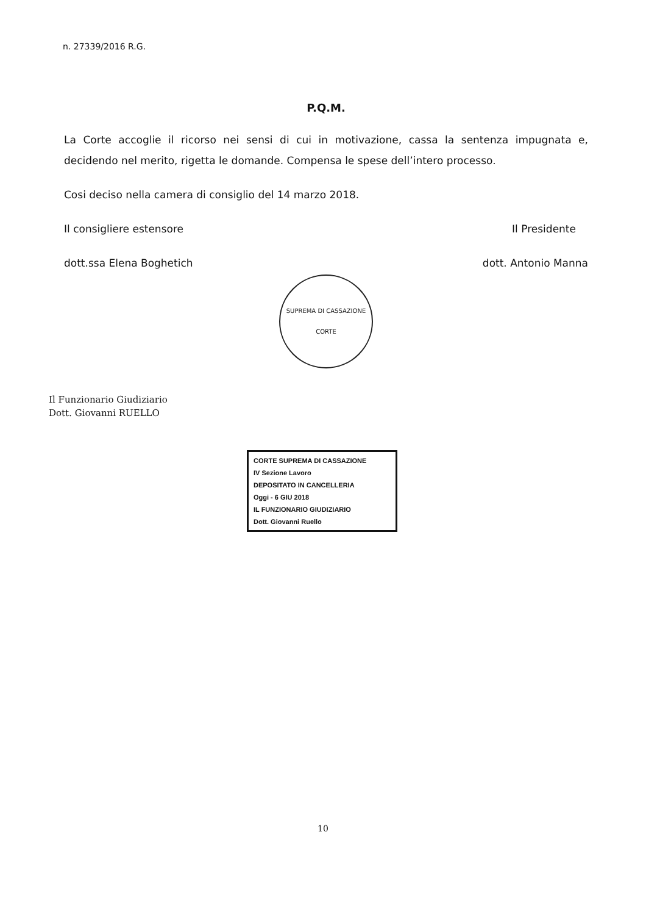n. 27339/2016 R.G.
P.Q.M.
La Corte accoglie il ricorso nei sensi di cui in motivazione, cassa la sentenza impugnata e, decidendo nel merito, rigetta le domande. Compensa le spese dell’intero processo.
Cosi deciso nella camera di consiglio del 14 marzo 2018.
Il consigliere estensore Il Presidente
dott.ssa Elena Boghetich dott. Antonio Manna
SUPREMA DI CASSAZIONE
CORTE
Il Funzionario Giudiziario
Dott. Giovanni RUELLO
CORTE SUPREMA DI CASSAZIONE
IV Sezione Lavoro
DEPOSITATO IN CANCELLERIA
Oggi - 6 GIU 2018
IL FUNZIONARIO GIUDIZIARIO
Dott. Giovanni Ruello
10